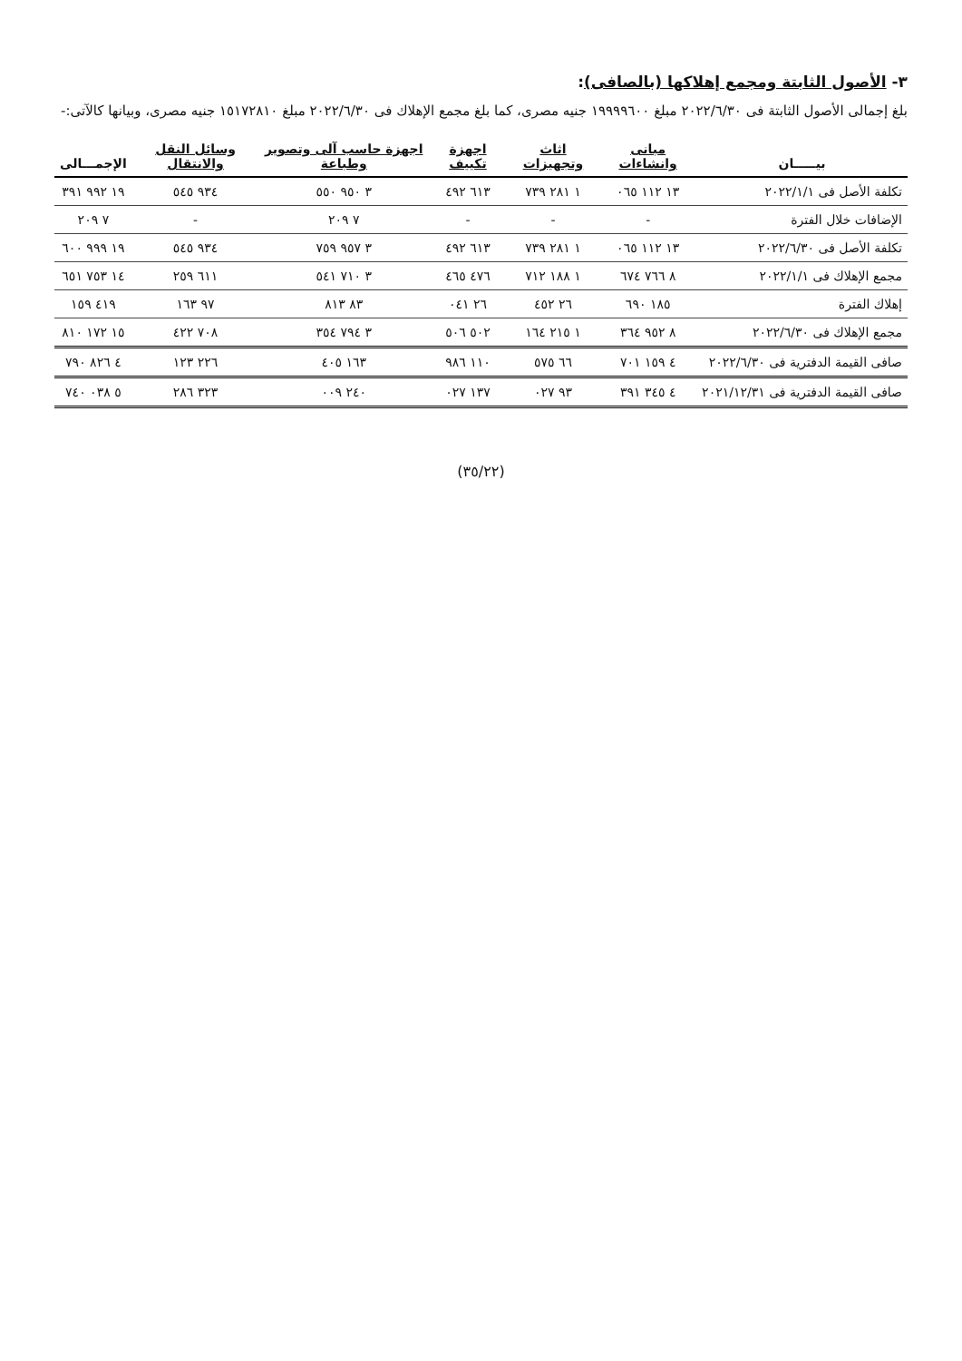٣- الأصول الثابتة ومجمع إهلاكها (بالصافى):
بلغ إجمالى الأصول الثابتة فى ٢٠٢٢/٦/٣٠ مبلغ ١٩٩٩٩٦٠٠ جنيه مصرى، كما بلغ مجمع الإهلاك فى ٢٠٢٢/٦/٣٠ مبلغ ١٥١٧٢٨١٠ جنيه مصرى، وبيانها كالآتى:-
| بيـــــان | مبانى وانشاءات | اثاث وتجهيزات | اجهزة تكييف | اجهزة حاسب آلى وتصوير وطباعة | وسائل النقل والانتقال | الإجمـــالى |
| --- | --- | --- | --- | --- | --- | --- |
| تكلفة الأصل فى ٢٠٢٢/١/١ | ١٣ ١١٢ ٠٦٥ | ١ ٢٨١ ٧٣٩ | ٦١٣ ٤٩٢ | ٣ ٩٥٠ ٥٥٠ | ٩٣٤ ٥٤٥ | ١٩ ٩٩٢ ٣٩١ |
| الإضافات خلال الفترة | - | - | - | ٧ ٢٠٩ | - | ٧ ٢٠٩ |
| تكلفة الأصل فى ٢٠٢٢/٦/٣٠ | ١٣ ١١٢ ٠٦٥ | ١ ٢٨١ ٧٣٩ | ٦١٣ ٤٩٢ | ٣ ٩٥٧ ٧٥٩ | ٩٣٤ ٥٤٥ | ١٩ ٩٩٩ ٦٠٠ |
| مجمع الإهلاك فى ٢٠٢٢/١/١ | ٨ ٧٦٦ ٦٧٤ | ١ ١٨٨ ٧١٢ | ٤٧٦ ٤٦٥ | ٣ ٧١٠ ٥٤١ | ٦١١ ٢٥٩ | ١٤ ٧٥٣ ٦٥١ |
| إهلاك الفترة | ١٨٥ ٦٩٠ | ٢٦ ٤٥٢ | ٢٦ ٠٤١ | ٨٣ ٨١٣ | ٩٧ ١٦٣ | ٤١٩ ١٥٩ |
| مجمع الإهلاك فى ٢٠٢٢/٦/٣٠ | ٨ ٩٥٢ ٣٦٤ | ١ ٢١٥ ١٦٤ | ٥٠٢ ٥٠٦ | ٣ ٧٩٤ ٣٥٤ | ٧٠٨ ٤٢٢ | ١٥ ١٧٢ ٨١٠ |
| صافى القيمة الدفترية فى ٢٠٢٢/٦/٣٠ | ٤ ١٥٩ ٧٠١ | ٦٦ ٥٧٥ | ١١٠ ٩٨٦ | ١٦٣ ٤٠٥ | ٢٢٦ ١٢٣ | ٤ ٨٢٦ ٧٩٠ |
| صافى القيمة الدفترية فى ٢٠٢١/١٢/٣١ | ٤ ٣٤٥ ٣٩١ | ٩٣ ٠٢٧ | ١٣٧ ٠٢٧ | ٢٤٠ ٠٠٩ | ٣٢٣ ٢٨٦ | ٥ ٠٣٨ ٧٤٠ |
(٣٥/٢٢)